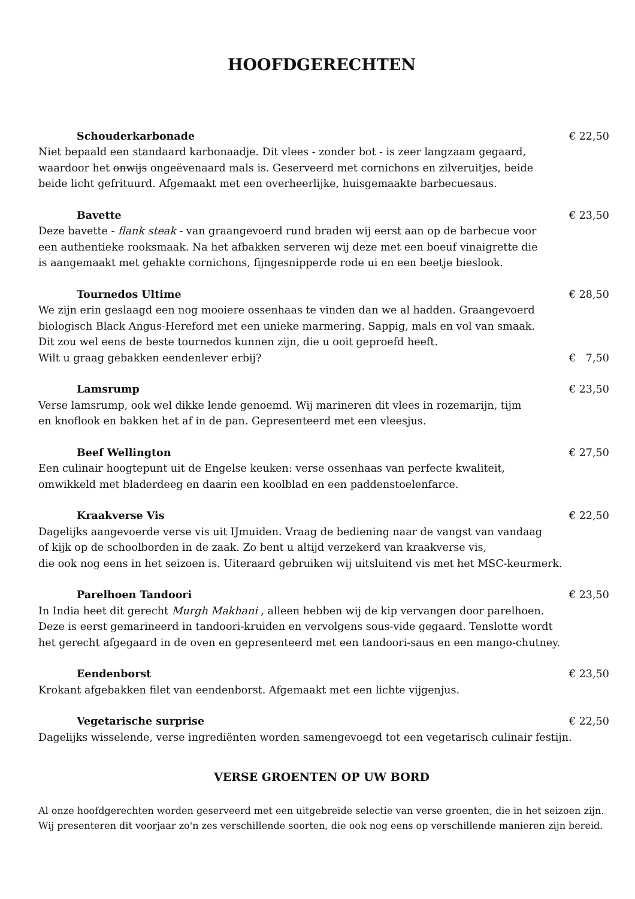HOOFDGERECHTEN
Schouderkarbonade € 22,50
Niet bepaald een standaard karbonaadje. Dit vlees - zonder bot - is zeer langzaam gegaard,
waardoor het onwijs ongeëvenaard mals is. Geserveerd met cornichons en zilveruitjes, beide
beide licht gefrituurd. Afgemaakt met een overheerlijke, huisgemaakte barbecuesaus.
Bavette € 23,50
Deze bavette - flank steak - van graangevoerd rund braden wij eerst aan op de barbecue voor
een authentieke rooksmaak. Na het afbakken serveren wij deze met een boeuf vinaigrette die
is aangemaakt met gehakte cornichons, fijngesnipperde rode ui en een beetje bieslook.
Tournedos Ultime € 28,50
We zijn erin geslaagd een nog mooiere ossenhaas te vinden dan we al hadden. Graangevoerd
biologisch Black Angus-Hereford met een unieke marmering. Sappig, mals en vol van smaak.
Dit zou wel eens de beste tournedos kunnen zijn, die u ooit geproefd heeft.
Wilt u graag gebakken eendenlever erbij? € 7,50
Lamsrump € 23,50
Verse lamsrump, ook wel dikke lende genoemd. Wij marineren dit vlees in rozemarijn, tijm
en knoflook en bakken het af in de pan. Gepresenteerd met een vleesjus.
Beef Wellington € 27,50
Een culinair hoogtepunt uit de Engelse keuken: verse ossenhaas van perfecte kwaliteit,
omwikkeld met bladerdeeg en daarin een koolblad en een paddenstoelenfarce.
Kraakverse Vis € 22,50
Dagelijks aangevoerde verse vis uit IJmuiden. Vraag de bediening naar de vangst van vandaag
of kijk op de schoolborden in de zaak. Zo bent u altijd verzekerd van kraakverse vis,
die ook nog eens in het seizoen is. Uiteraard gebruiken wij uitsluitend vis met het MSC-keurmerk.
Parelhoen Tandoori € 23,50
In India heet dit gerecht Murgh Makhani , alleen hebben wij de kip vervangen door parelhoen.
Deze is eerst gemarineerd in tandoori-kruiden en vervolgens sous-vide gegaard. Tenslotte wordt
het gerecht afgegaard in de oven en gepresenteerd met een tandoori-saus en een mango-chutney.
Eendenborst € 23,50
Krokant afgebakken filet van eendenborst. Afgemaakt met een lichte vijgenjus.
Vegetarische surprise € 22,50
Dagelijks wisselende, verse ingrediënten worden samengevoegd tot een vegetarisch culinair festijn.
VERSE GROENTEN OP UW BORD
Al onze hoofdgerechten worden geserveerd met een uitgebreide selectie van verse groenten, die in het seizoen zijn.
Wij presenteren dit voorjaar zo'n zes verschillende soorten, die ook nog eens op verschillende manieren zijn bereid.